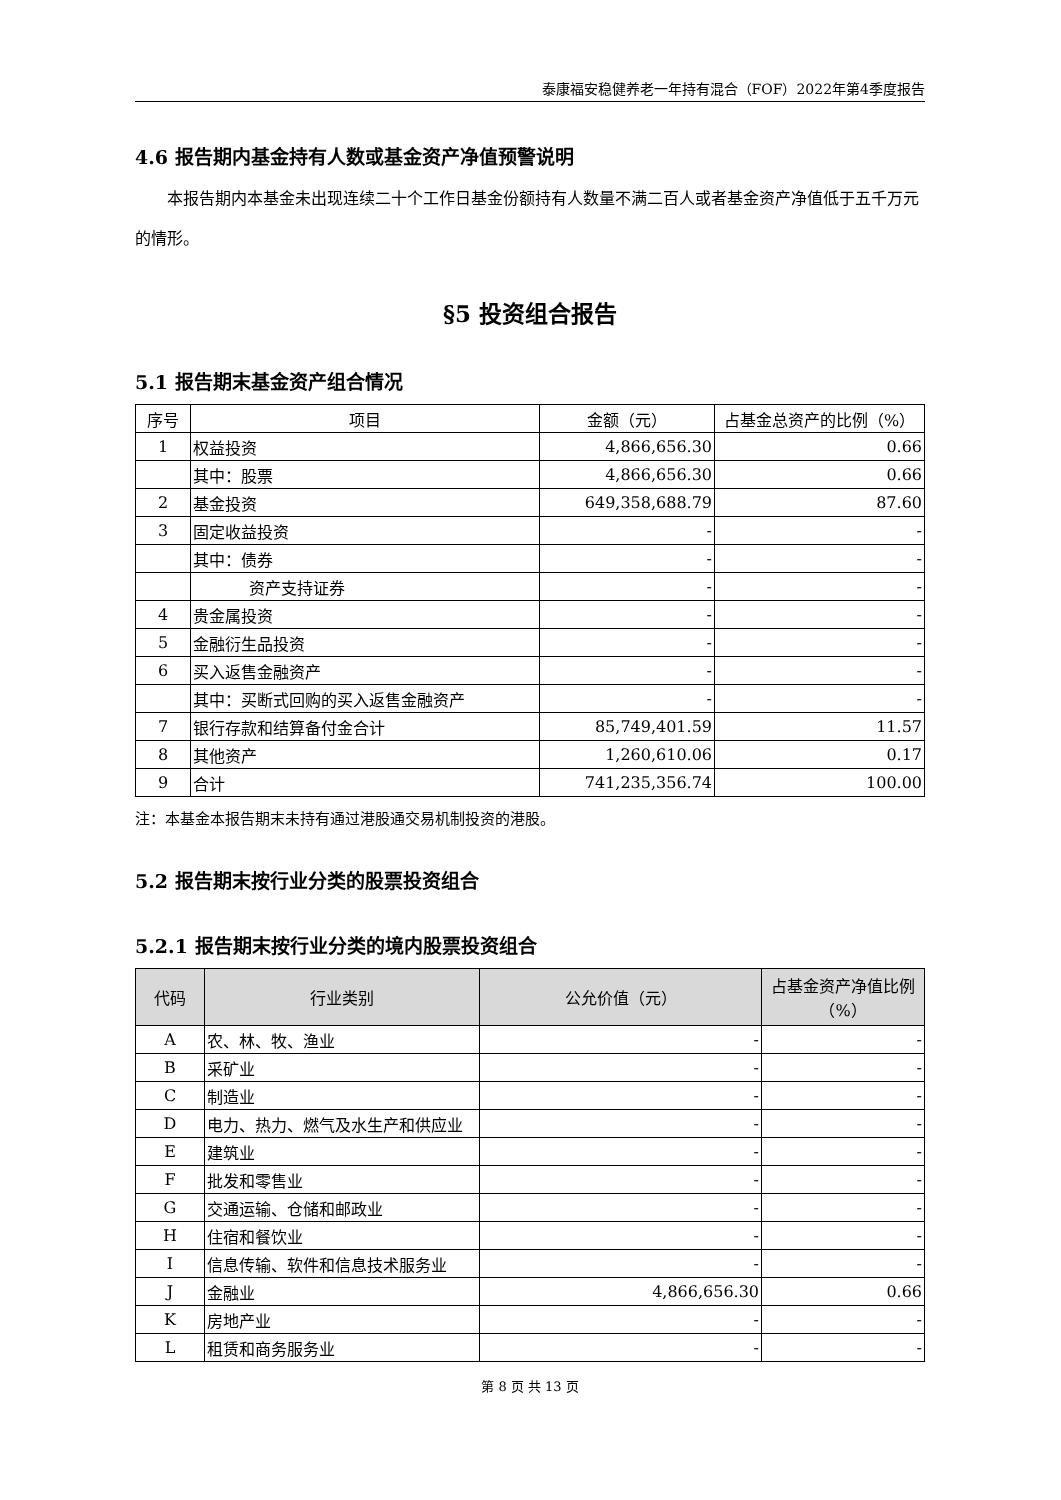泰康福安稳健养老一年持有混合（FOF）2022年第4季度报告
4.6 报告期内基金持有人数或基金资产净值预警说明
本报告期内本基金未出现连续二十个工作日基金份额持有人数量不满二百人或者基金资产净值低于五千万元的情形。
§5 投资组合报告
5.1 报告期末基金资产组合情况
| 序号 | 项目 | 金额（元） | 占基金总资产的比例（%） |
| --- | --- | --- | --- |
| 1 | 权益投资 | 4,866,656.30 | 0.66 |
| | 其中：股票 | 4,866,656.30 | 0.66 |
| 2 | 基金投资 | 649,358,688.79 | 87.60 |
| 3 | 固定收益投资 | - | - |
| | 其中：债券 | - | - |
| | 资产支持证券 | - | - |
| 4 | 贵金属投资 | - | - |
| 5 | 金融衍生品投资 | - | - |
| 6 | 买入返售金融资产 | - | - |
| | 其中：买断式回购的买入返售金融资产 | - | - |
| 7 | 银行存款和结算备付金合计 | 85,749,401.59 | 11.57 |
| 8 | 其他资产 | 1,260,610.06 | 0.17 |
| 9 | 合计 | 741,235,356.74 | 100.00 |
注：本基金本报告期末未持有通过港股通交易机制投资的港股。
5.2 报告期末按行业分类的股票投资组合
5.2.1 报告期末按行业分类的境内股票投资组合
| 代码 | 行业类别 | 公允价值（元） | 占基金资产净值比例（%） |
| --- | --- | --- | --- |
| A | 农、林、牧、渔业 | - | - |
| B | 采矿业 | - | - |
| C | 制造业 | - | - |
| D | 电力、热力、燃气及水生产和供应业 | - | - |
| E | 建筑业 | - | - |
| F | 批发和零售业 | - | - |
| G | 交通运输、仓储和邮政业 | - | - |
| H | 住宿和餐饮业 | - | - |
| I | 信息传输、软件和信息技术服务业 | - | - |
| J | 金融业 | 4,866,656.30 | 0.66 |
| K | 房地产业 | - | - |
| L | 租赁和商务服务业 | - | - |
第 8 页 共 13 页